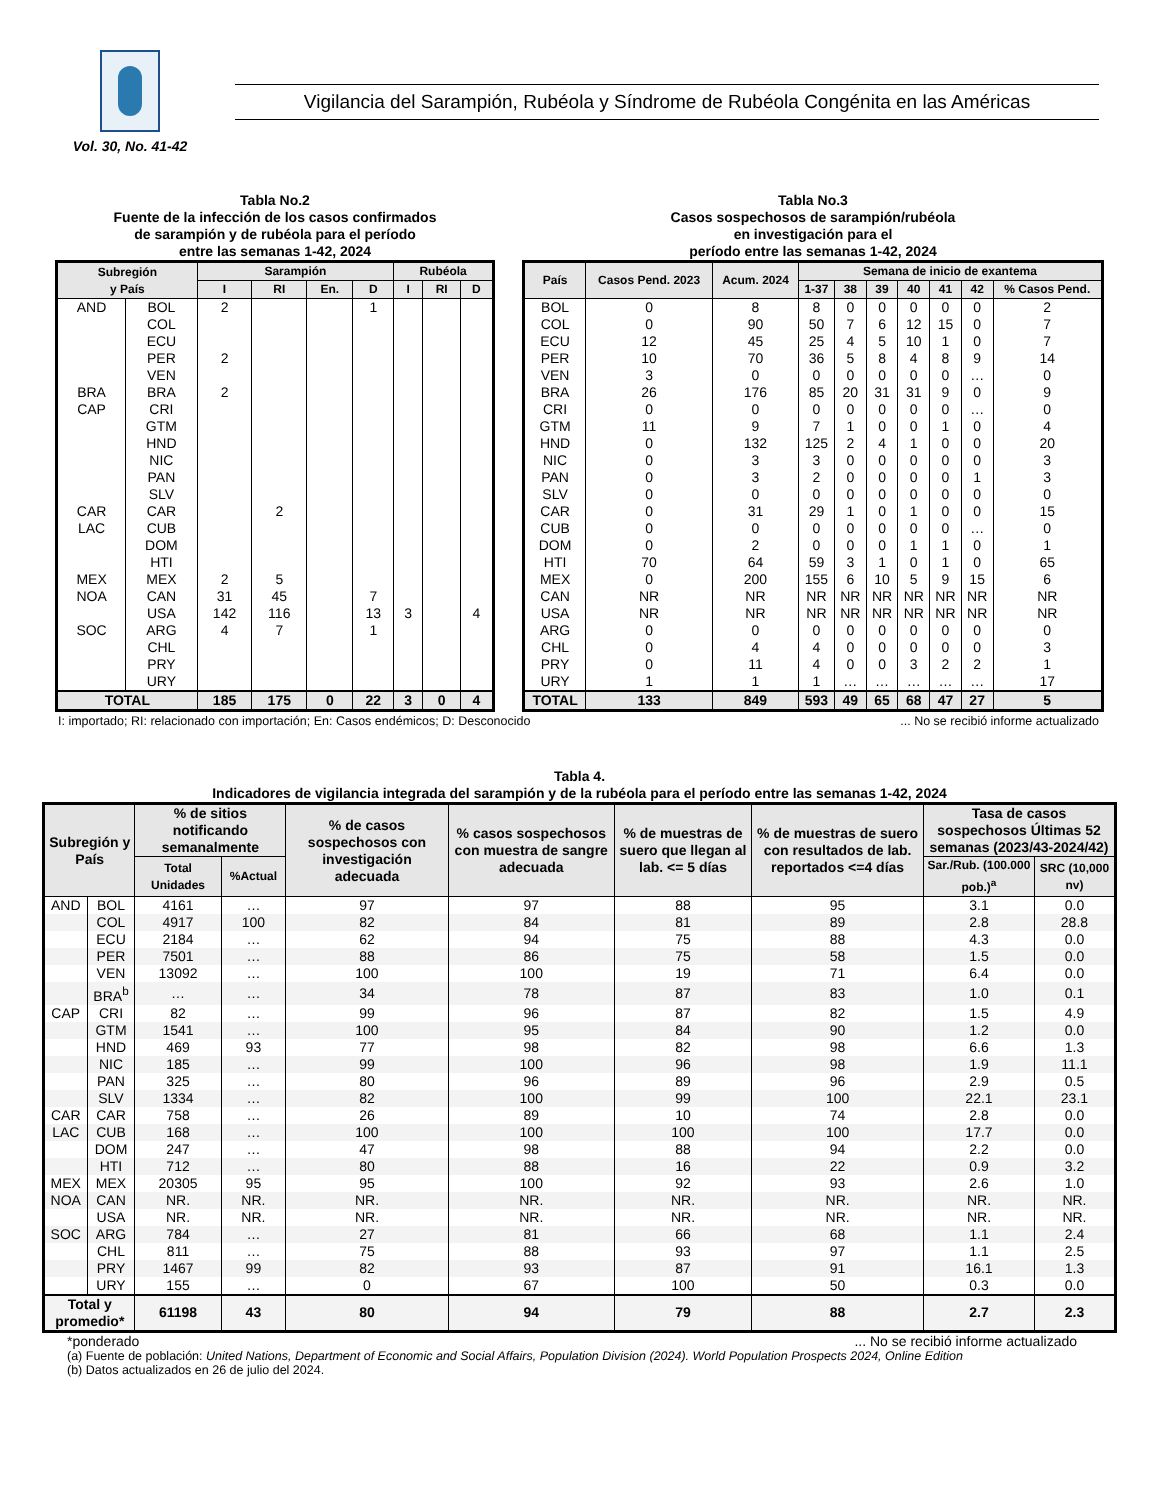Vol. 30, No. 41-42
Vigilancia del Sarampión, Rubéola y Síndrome de Rubéola Congénita en las Américas
Tabla No.2
Fuente de la infección de los casos confirmados
de sarampión y de rubéola para el período
entre las semanas 1-42, 2024
| Subregión y País | | Sarampión | | | | Rubéola | | |
| --- | --- | --- | --- | --- | --- | --- | --- | --- |
| | | I | RI | En. | D | I | RI | D |
| AND | BOL | 2 | | | 1 | | | |
| | COL | | | | | | | |
| | ECU | | | | | | | |
| | PER | 2 | | | | | | |
| | VEN | | | | | | | |
| BRA | BRA | 2 | | | | | | |
| CAP | CRI | | | | | | | |
| | GTM | | | | | | | |
| | HND | | | | | | | |
| | NIC | | | | | | | |
| | PAN | | | | | | | |
| | SLV | | | | | | | |
| CAR | CAR | | 2 | | | | | |
| LAC | CUB | | | | | | | |
| | DOM | | | | | | | |
| | HTI | | | | | | | |
| MEX | MEX | 2 | 5 | | | | | |
| NOA | CAN | 31 | 45 | | 7 | | | |
| | USA | 142 | 116 | | 13 | 3 | | 4 |
| SOC | ARG | 4 | 7 | | 1 | | | |
| | CHL | | | | | | | |
| | PRY | | | | | | | |
| | URY | | | | | | | |
| TOTAL | | 185 | 175 | 0 | 22 | 3 | 0 | 4 |
Tabla No.3
Casos sospechosos de sarampión/rubéola
en investigación para el
período entre las semanas 1-42, 2024
| País | Casos Pend. 2023 | Acum. 2024 | Semana de inicio de exantema | | | | | | |
| --- | --- | --- | --- | --- | --- | --- | --- | --- | --- |
| | | | 1-37 | 38 | 39 | 40 | 41 | 42 | % Casos Pend. |
| BOL | 0 | 8 | 8 | 0 | 0 | 0 | 0 | 0 | 2 |
| COL | 0 | 90 | 50 | 7 | 6 | 12 | 15 | 0 | 7 |
| ECU | 12 | 45 | 25 | 4 | 5 | 10 | 1 | 0 | 7 |
| PER | 10 | 70 | 36 | 5 | 8 | 4 | 8 | 9 | 14 |
| VEN | 3 | 0 | 0 | 0 | 0 | 0 | 0 | … | 0 |
| BRA | 26 | 176 | 85 | 20 | 31 | 31 | 9 | 0 | 9 |
| CRI | 0 | 0 | 0 | 0 | 0 | 0 | 0 | … | 0 |
| GTM | 11 | 9 | 7 | 1 | 0 | 0 | 1 | 0 | 4 |
| HND | 0 | 132 | 125 | 2 | 4 | 1 | 0 | 0 | 20 |
| NIC | 0 | 3 | 3 | 0 | 0 | 0 | 0 | 0 | 3 |
| PAN | 0 | 3 | 2 | 0 | 0 | 0 | 0 | 1 | 3 |
| SLV | 0 | 0 | 0 | 0 | 0 | 0 | 0 | 0 | 0 |
| CAR | 0 | 31 | 29 | 1 | 0 | 1 | 0 | 0 | 15 |
| CUB | 0 | 0 | 0 | 0 | 0 | 0 | 0 | … | 0 |
| DOM | 0 | 2 | 0 | 0 | 0 | 1 | 1 | 0 | 1 |
| HTI | 70 | 64 | 59 | 3 | 1 | 0 | 1 | 0 | 65 |
| MEX | 0 | 200 | 155 | 6 | 10 | 5 | 9 | 15 | 6 |
| CAN | NR | NR | NR | NR | NR | NR | NR | NR | NR |
| USA | NR | NR | NR | NR | NR | NR | NR | NR | NR |
| ARG | 0 | 0 | 0 | 0 | 0 | 0 | 0 | 0 | 0 |
| CHL | 0 | 4 | 4 | 0 | 0 | 0 | 0 | 0 | 3 |
| PRY | 0 | 11 | 4 | 0 | 0 | 3 | 2 | 2 | 1 |
| URY | 1 | 1 | 1 | … | … | … | … | … | 17 |
| TOTAL | 133 | 849 | 593 | 49 | 65 | 68 | 47 | 27 | 5 |
I: importado; RI: relacionado con importación; En: Casos endémicos; D: Desconocido... No se recibió informe actualizado
Tabla 4.
Indicadores de vigilancia integrada del sarampión y de la rubéola para el período entre las semanas 1-42, 2024
| Subregión y País | | % de sitios notificando semanalmente | | % de casos sospechosos con investigación adecuada | % casos sospechosos con muestra de sangre adecuada | % de muestras de suero que llegan al lab. <= 5 días | % de muestras de suero con resultados de lab. reportados <=4 días | Tasa de casos sospechosos Últimas 52 semanas (2023/43-2024/42) | |
| --- | --- | --- | --- | --- | --- | --- | --- | --- | --- |
| | | Total Unidades | %Actual | | | | | Sar./Rub. (100.000 pob.)<sup>a</sup> | SRC (10,000 nv) |
| AND | BOL | 4161 | … | 97 | 97 | 88 | 95 | 3.1 | 0.0 |
| | COL | 4917 | 100 | 82 | 84 | 81 | 89 | 2.8 | 28.8 |
| | ECU | 2184 | … | 62 | 94 | 75 | 88 | 4.3 | 0.0 |
| | PER | 7501 | … | 88 | 86 | 75 | 58 | 1.5 | 0.0 |
| | VEN | 13092 | … | 100 | 100 | 19 | 71 | 6.4 | 0.0 |
| | BRA<sup>b</sup> | … | … | 34 | 78 | 87 | 83 | 1.0 | 0.1 |
| CAP | CRI | 82 | … | 99 | 96 | 87 | 82 | 1.5 | 4.9 |
| | GTM | 1541 | … | 100 | 95 | 84 | 90 | 1.2 | 0.0 |
| | HND | 469 | 93 | 77 | 98 | 82 | 98 | 6.6 | 1.3 |
| | NIC | 185 | … | 99 | 100 | 96 | 98 | 1.9 | 11.1 |
| | PAN | 325 | … | 80 | 96 | 89 | 96 | 2.9 | 0.5 |
| | SLV | 1334 | … | 82 | 100 | 99 | 100 | 22.1 | 23.1 |
| CAR | CAR | 758 | … | 26 | 89 | 10 | 74 | 2.8 | 0.0 |
| LAC | CUB | 168 | … | 100 | 100 | 100 | 100 | 17.7 | 0.0 |
| | DOM | 247 | … | 47 | 98 | 88 | 94 | 2.2 | 0.0 |
| | HTI | 712 | … | 80 | 88 | 16 | 22 | 0.9 | 3.2 |
| MEX | MEX | 20305 | 95 | 95 | 100 | 92 | 93 | 2.6 | 1.0 |
| NOA | CAN | NR. | NR. | NR. | NR. | NR. | NR. | NR. | NR. |
| | USA | NR. | NR. | NR. | NR. | NR. | NR. | NR. | NR. |
| SOC | ARG | 784 | … | 27 | 81 | 66 | 68 | 1.1 | 2.4 |
| | CHL | 811 | … | 75 | 88 | 93 | 97 | 1.1 | 2.5 |
| | PRY | 1467 | 99 | 82 | 93 | 87 | 91 | 16.1 | 1.3 |
| | URY | 155 | … | 0 | 67 | 100 | 50 | 0.3 | 0.0 |
| Total y promedio* | | 61198 | 43 | 80 | 94 | 79 | 88 | 2.7 | 2.3 |
*ponderado... No se recibió informe actualizado
(a) Fuente de población: United Nations, Department of Economic and Social Affairs, Population Division (2024). World Population Prospects 2024, Online Edition
(b) Datos actualizados en 26 de julio del 2024.